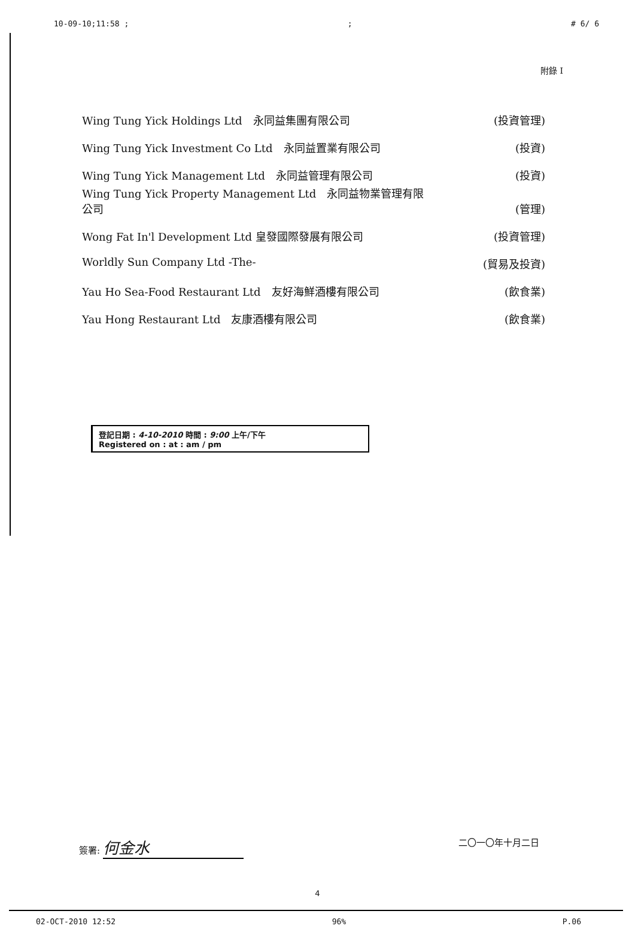10-09-10;11:58 ;; # 6/ 6
附錄 I
Wing Tung Yick Holdings Ltd　永同益集團有限公司 (投資管理)
Wing Tung Yick Investment Co Ltd　永同益置業有限公司 (投資)
Wing Tung Yick Management Ltd　永同益管理有限公司 (投資)
Wing Tung Yick Property Management Ltd　永同益物業管理有限
公司 (管理)
Wong Fat In'l Development Ltd 皇發國際發展有限公司 (投資管理)
Worldly Sun Company Ltd -The- (貿易及投資)
Yau Ho Sea-Food Restaurant Ltd　友好海鮮酒樓有限公司 (飲食業)
Yau Hong Restaurant Ltd　友康酒樓有限公司 (飲食業)
登記日期 : 4-10-2010 時間 : 9:00 上午/下午
Registered on : at : am / pm
簽署: 何金水 二〇一〇年十月二日
4
02-OCT-2010 12:52 96% P.06